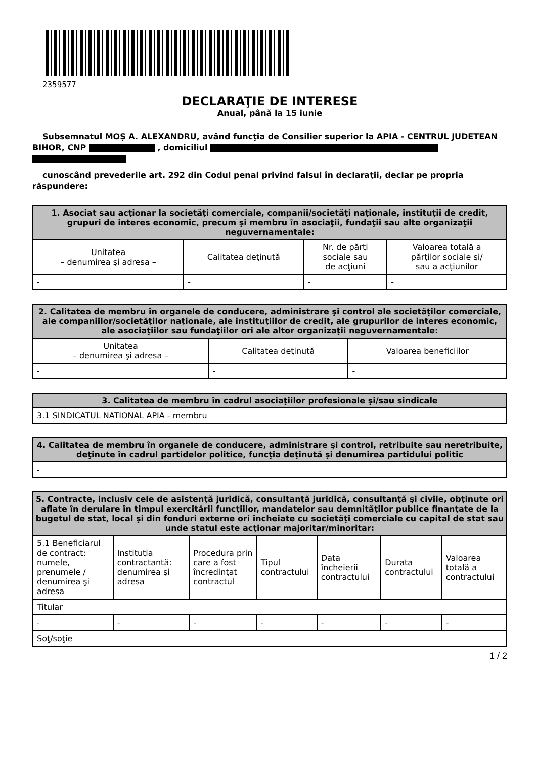2359577
DECLARAŢIE DE INTERESE
Anual, până la 15 iunie
Subsemnatul MOȘ A. ALEXANDRU, având funcţia de Consilier superior la APIA - CENTRUL JUDETEAN BIHOR, CNP , domiciliul
cunoscând prevederile art. 292 din Codul penal privind falsul în declaraţii, declar pe propria răspundere:
| 1. Asociat sau acţionar la societăţi comerciale, companii/societăţi naţionale, instituţii de credit, grupuri de interes economic, precum şi membru în asociaţii, fundaţii sau alte organizaţii neguvernamentale: | | | |
| --- | --- | --- | --- |
| Unitatea – denumirea şi adresa – | Calitatea deţinută | Nr. de părţi sociale sau de acţiuni | Valoarea totală a părţilor sociale şi/ sau a acţiunilor |
| - | - | - | - |
| 2. Calitatea de membru în organele de conducere, administrare şi control ale societăţilor comerciale, ale companiilor/societăţilor naţionale, ale instituţiilor de credit, ale grupurilor de interes economic, ale asociaţiilor sau fundaţiilor ori ale altor organizaţii neguvernamentale: | | |
| --- | --- | --- |
| Unitatea – denumirea şi adresa – | Calitatea deţinută | Valoarea beneficiilor |
| - | - | - |
| 3. Calitatea de membru în cadrul asociaţiilor profesionale şi/sau sindicale |
| --- |
| 3.1 SINDICATUL NATIONAL APIA - membru |
| 4. Calitatea de membru în organele de conducere, administrare şi control, retribuite sau neretribuite, deţinute în cadrul partidelor politice, funcţia deţinută şi denumirea partidului politic |
| --- |
| - |
| 5. Contracte, inclusiv cele de asistenţă juridică, consultanţă juridică, consultanţă şi civile, obţinute ori aflate în derulare în timpul exercitării funcţiilor, mandatelor sau demnităţilor publice finanţate de la bugetul de stat, local şi din fonduri externe ori încheiate cu societăţi comerciale cu capital de stat sau unde statul este acţionar majoritar/minoritar: | | | | | | |
| --- | --- | --- | --- | --- | --- | --- |
| 5.1 Beneficiarul de contract: numele, prenumele / denumirea şi adresa | Instituţia contractantă: denumirea şi adresa | Procedura prin care a fost încredinţat contractul | Tipul contractului | Data încheierii contractului | Durata contractului | Valoarea totală a contractului |
| Titular | | | | | | |
| - | - | - | - | - | - | - |
| Soţ/soţie | | | | | | |
1 / 2